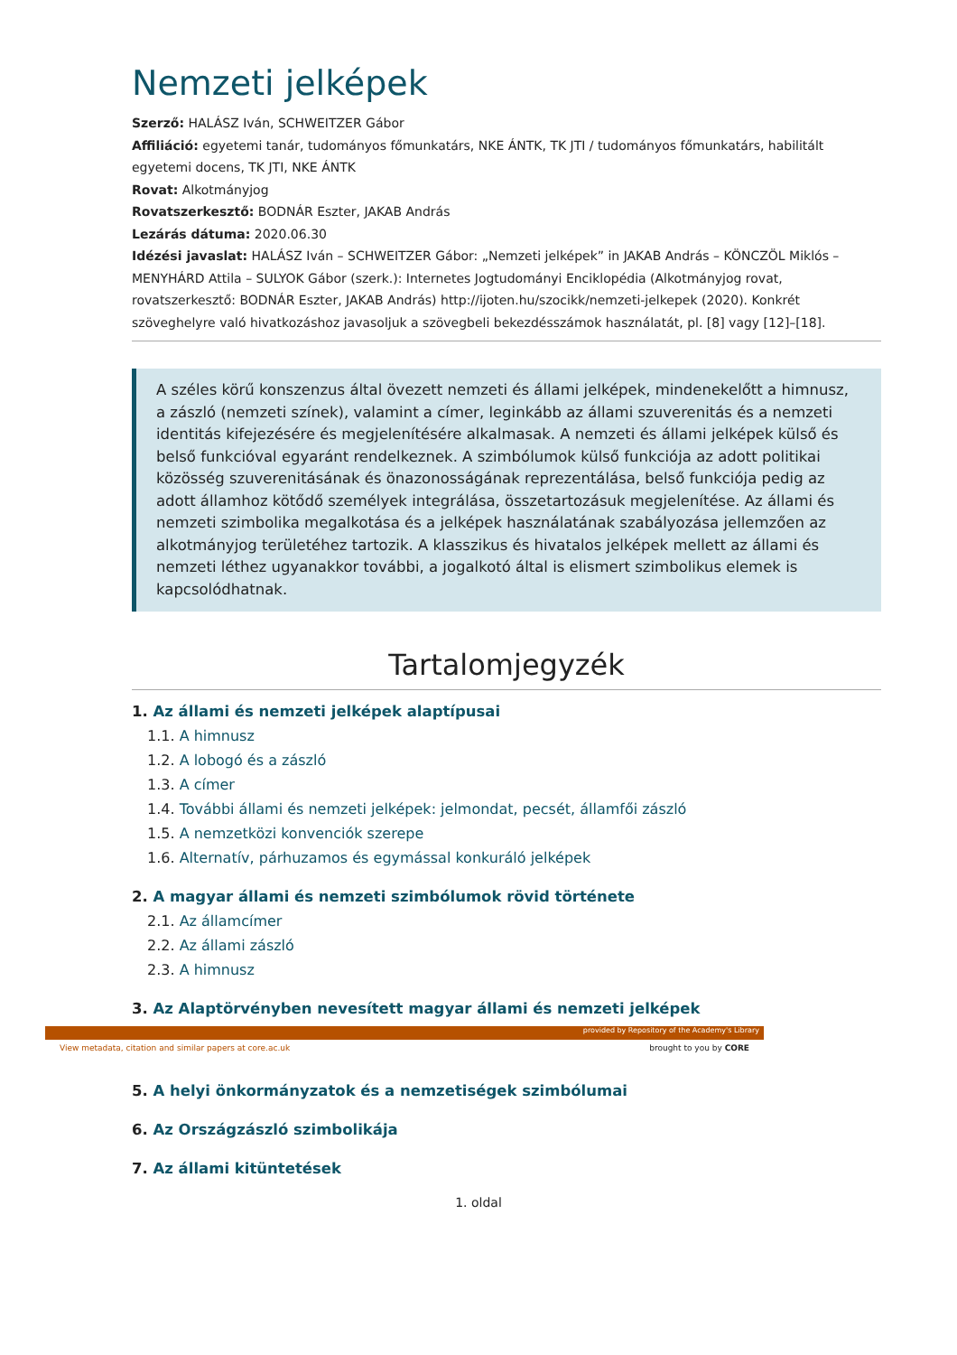Nemzeti jelképek
Szerző: HALÁSZ Iván, SCHWEITZER Gábor
Affiliáció: egyetemi tanár, tudományos főmunkatárs, NKE ÁNTK, TK JTI / tudományos főmunkatárs, habilitált egyetemi docens, TK JTI, NKE ÁNTK
Rovat: Alkotmányjog
Rovatszerkesztő: BODNÁR Eszter, JAKAB András
Lezárás dátuma: 2020.06.30
Idézési javaslat: HALÁSZ Iván – SCHWEITZER Gábor: „Nemzeti jelképek” in JAKAB András – KÖNCZÖL Miklós – MENYHÁRD Attila – SULYOK Gábor (szerk.): Internetes Jogtudományi Enciklopédia (Alkotmányjog rovat, rovatszerkesztő: BODNÁR Eszter, JAKAB András) http://ijoten.hu/szocikk/nemzeti-jelkepek (2020). Konkrét szöveghelyre való hivatkozáshoz javasoljuk a szövegbeli bekezdésszámok használatát, pl. [8] vagy [12]–[18].
A széles körű konszenzus által övezett nemzeti és állami jelképek, mindenekelőtt a himnusz, a zászló (nemzeti színek), valamint a címer, leginkább az állami szuverenitás és a nemzeti identitás kifejezésére és megjelenítésére alkalmasak. A nemzeti és állami jelképek külső és belső funkcióval egyaránt rendelkeznek. A szimbólumok külső funkciója az adott politikai közösség szuverenitásának és önazonosságának reprezentálása, belső funkciója pedig az adott államhoz kötődő személyek integrálása, összetartozásuk megjelenítése. Az állami és nemzeti szimbolika megalkotása és a jelképek használatának szabályozása jellemzően az alkotmányjog területéhez tartozik. A klasszikus és hivatalos jelképek mellett az állami és nemzeti léthez ugyanakkor további, a jogalkotó által is elismert szimbolikus elemek is kapcsolódhatnak.
Tartalomjegyzék
1. Az állami és nemzeti jelképek alaptípusai
1.1. A himnusz
1.2. A lobogó és a zászló
1.3. A címer
1.4. További állami és nemzeti jelképek: jelmondat, pecsét, államfői zászló
1.5. A nemzetközi konvenciók szerepe
1.6. Alternatív, párhuzamos és egymással konkuráló jelképek
2. A magyar állami és nemzeti szimbólumok rövid története
2.1. Az államcímer
2.2. Az állami zászló
2.3. A himnusz
3. Az Alaptörvényben nevesített magyar állami és nemzeti jelképek
5. A helyi önkormányzatok és a nemzetiségek szimbólumai
6. Az Országzászló szimbolikája
7. Az állami kitüntetések
provided by Repository of the Academy's Library
View metadata, citation and similar papers at core.ac.uk brought to you by CORE
1. oldal